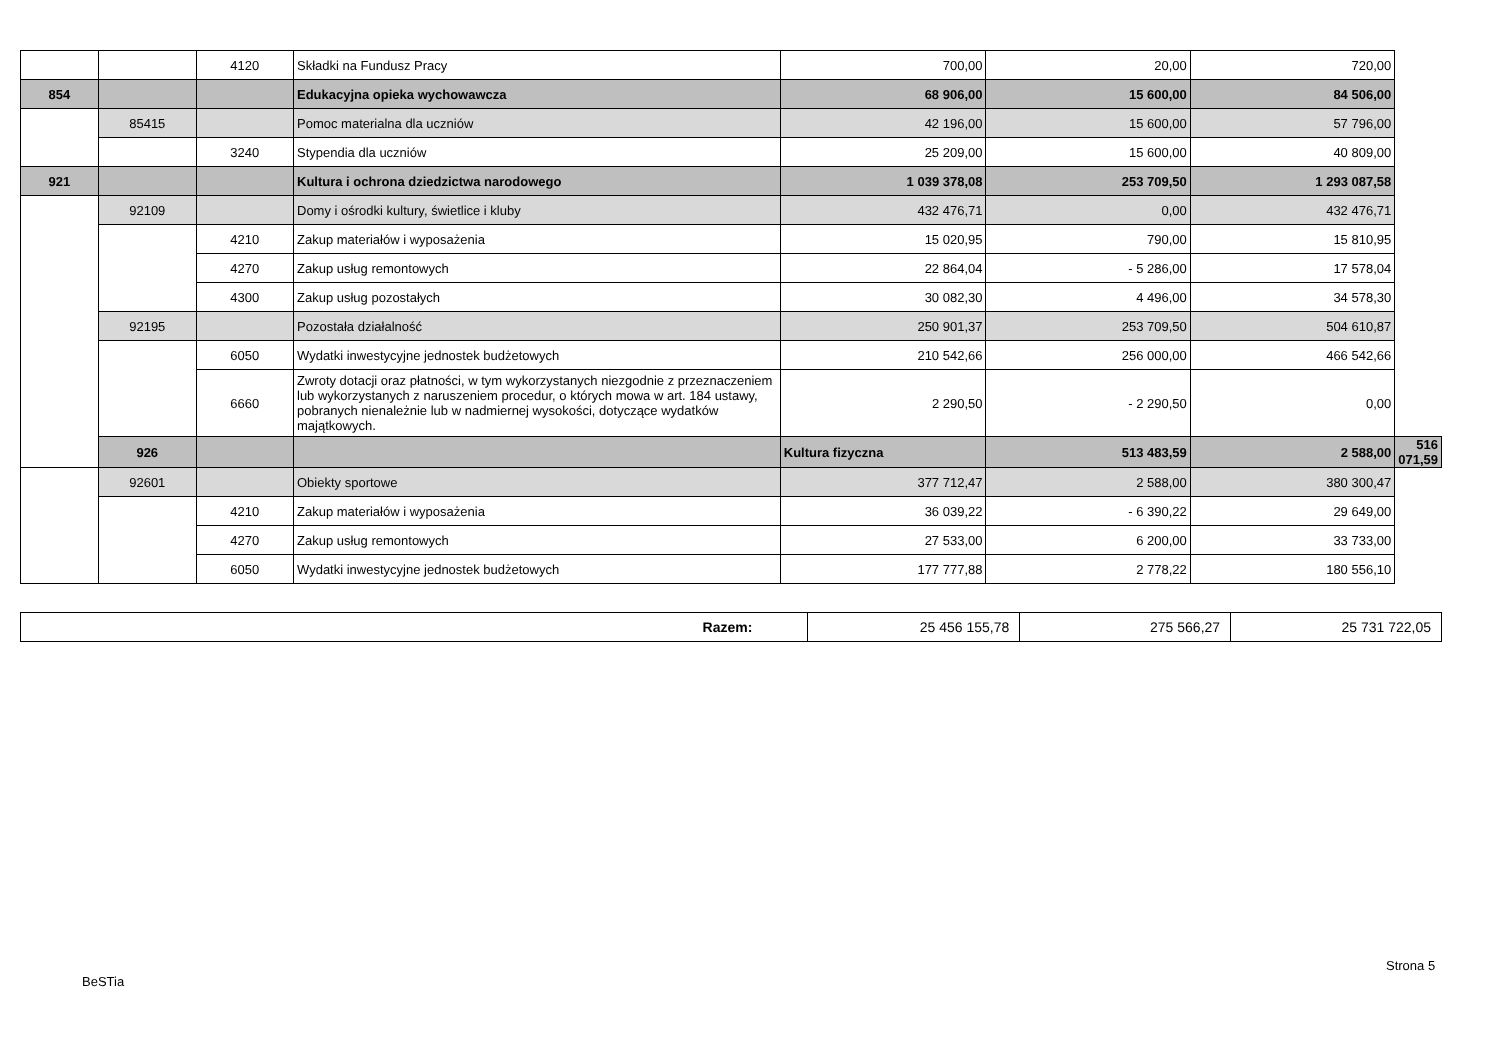| | | 4120 | Składki na Fundusz Pracy | 700,00 | 20,00 | 720,00 | |
| 854 | | | Edukacyjna opieka wychowawcza | 68 906,00 | 15 600,00 | 84 506,00 | |
| | 85415 | | Pomoc materialna dla uczniów | 42 196,00 | 15 600,00 | 57 796,00 | |
| | | 3240 | Stypendia dla uczniów | 25 209,00 | 15 600,00 | 40 809,00 | |
| 921 | | | Kultura i ochrona dziedzictwa narodowego | 1 039 378,08 | 253 709,50 | 1 293 087,58 | |
| | 92109 | | Domy i ośrodki kultury, świetlice i kluby | 432 476,71 | 0,00 | 432 476,71 | |
| | | 4210 | Zakup materiałów i wyposażenia | 15 020,95 | 790,00 | 15 810,95 | |
| | | 4270 | Zakup usług remontowych | 22 864,04 | - 5 286,00 | 17 578,04 | |
| | | 4300 | Zakup usług pozostałych | 30 082,30 | 4 496,00 | 34 578,30 | |
| | 92195 | | Pozostała działalność | 250 901,37 | 253 709,50 | 504 610,87 | |
| | | 6050 | Wydatki inwestycyjne jednostek budżetowych | 210 542,66 | 256 000,00 | 466 542,66 | |
| | | 6660 | Zwroty dotacji oraz płatności, w tym wykorzystanych niezgodnie z przeznaczeniem lub wykorzystanych z naruszeniem procedur, o których mowa w art. 184 ustawy, pobranych nienależnie lub w nadmiernej wysokości, dotyczące wydatków majątkowych. | 2 290,50 | - 2 290,50 | 0,00 | |
| | 926 | | | Kultura fizyczna | 513 483,59 | 2 588,00 | 516 071,59 |
| | 92601 | | Obiekty sportowe | 377 712,47 | 2 588,00 | 380 300,47 | |
| | | 4210 | Zakup materiałów i wyposażenia | 36 039,22 | - 6 390,22 | 29 649,00 | |
| | | 4270 | Zakup usług remontowych | 27 533,00 | 6 200,00 | 33 733,00 | |
| | | 6050 | Wydatki inwestycyjne jednostek budżetowych | 177 777,88 | 2 778,22 | 180 556,10 | |
| Razem: | 25 456 155,78 | 275 566,27 | 25 731 722,05 |
Strona 5
BeSTia